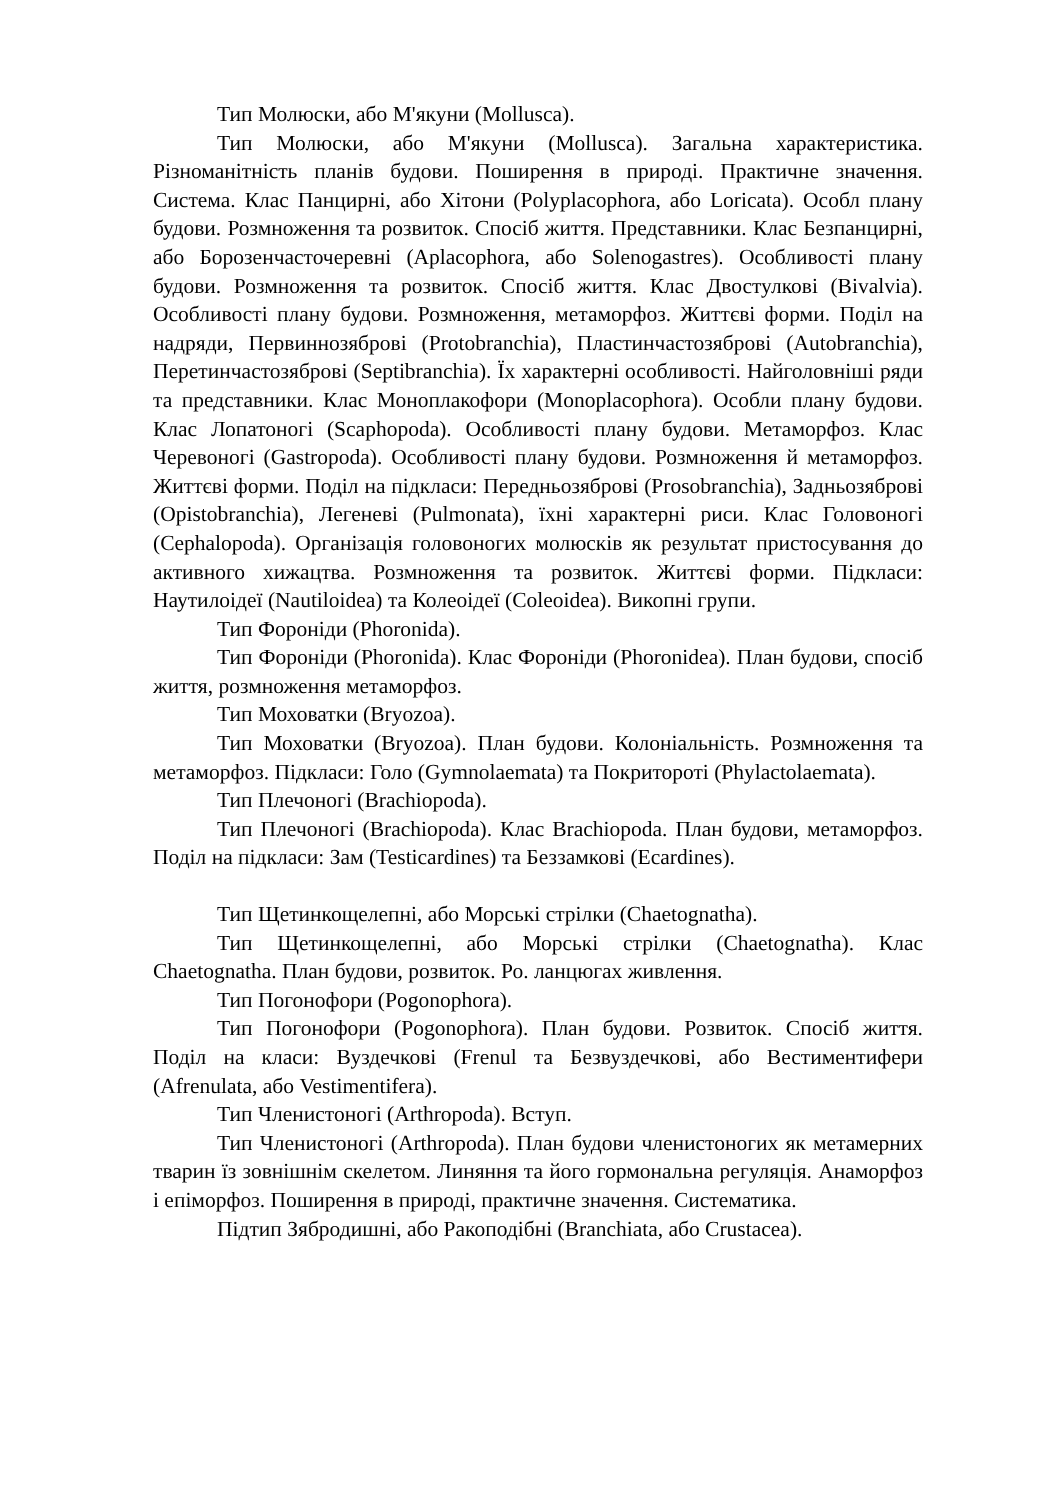Тип Молюски, або М'якуни (Mollusca).
Тип Молюски, або М'якуни (Mollusca). Загальна характеристика. Різноманітність планів будови. Поширення в природі. Практичне значення. Система. Клас Панцирні, або Хітони (Polyplacophora, або Loricata). Особл плану будови. Розмноження та розвиток. Спосіб життя. Представники. Клас Безпанцирні, або Борозенчасточеревні (Aplacophora, або Solenogastres). Особливості плану будови. Розмноження та розвиток. Спосіб життя. Клас Двостулкові (Bivalvia). Особливості плану будови. Розмноження, метаморфоз. Життєві форми. Поділ на надряди, Первиннозяброві (Protobranchia), Пластинчастозяброві (Autobranchia), Перетинчастозяброві (Septibranchia). Їх характерні особливості. Найголовніші ряди та представники. Клас Моноплакофори (Monoplacophora). Особли плану будови. Клас Лопатоногі (Scaphopoda). Особливості плану будови. Метаморфоз. Клас Черевоногі (Gastropoda). Особливості плану будови. Розмноження й метаморфоз. Життєві форми. Поділ на підкласи: Передньозяброві (Prosobranchia), Задньозяброві (Opistobranchia), Легеневі (Pulmonata), їхні характерні риси. Клас Головоногі (Cephalopoda). Організація головоногих молюсків як результат пристосування до активного хижацтва. Розмноження та розвиток. Життєві форми. Підкласи: Наутилоідеї (Nautiloidea) та Колеоідеї (Coleoidea). Викопні групи.
Тип Фороніди (Phoronida).
Тип Фороніди (Phoronida). Клас Фороніди (Phoronidea). План будови, спосіб життя, розмноження метаморфоз.
Тип Моховатки (Bryozoa).
Тип Моховатки (Bryozoa). План будови. Колоніальність. Розмноження та метаморфоз. Підкласи: Голо (Gymnolaemata) та Покритороті (Phylactolaemata).
Тип Плечоногі (Brachiopoda).
Тип Плечоногі (Brachiopoda). Клас Brachiopoda. План будови, метаморфоз. Поділ на підкласи: Зам (Testicardines) та Беззамкові (Ecardines).
Тип Щетинкощелепні, або Морські стрілки (Chaetognatha).
Тип Щетинкощелепні, або Морські стрілки (Chaetognatha). Клас Chaetognatha. План будови, розвиток. Ро. ланцюгах живлення.
Тип Погонофори (Pogonophora).
Тип Погонофори (Pogonophora). План будови. Розвиток. Спосіб життя. Поділ на класи: Вуздечкові (Frenul та Безвуздечкові, або Вестиментифери (Afrenulata, або Vestimentifera).
Тип Членистоногі (Arthropoda). Вступ.
Тип Членистоногі (Arthropoda). План будови членистоногих як метамерних тварин їз зовнішнім скелетом. Линяння та його гормональна регуляція. Анаморфоз і епіморфоз. Поширення в природі, практичне значення. Систематика.
Підтип Зябродишні, або Ракоподібні (Branchiata, або Crustacea).